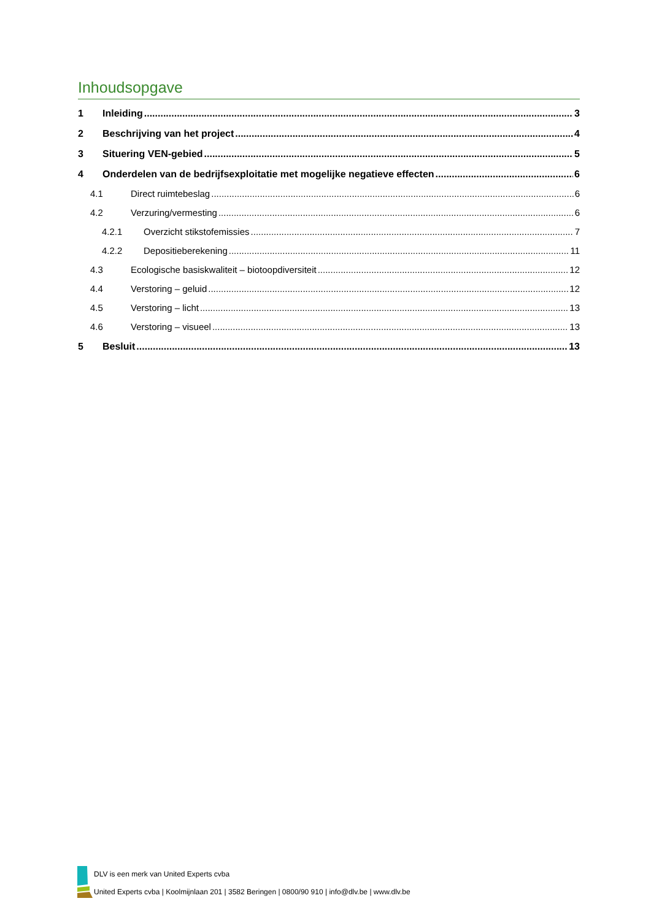Inhoudsopgave
1 Inleiding 3
2 Beschrijving van het project 4
3 Situering VEN-gebied 5
4 Onderdelen van de bedrijfsexploitatie met mogelijke negatieve effecten 6
4.1 Direct ruimtebeslag 6
4.2 Verzuring/vermesting 6
4.2.1 Overzicht stikstofemissies 7
4.2.2 Depositieberekening 11
4.3 Ecologische basiskwaliteit – biotoopdiversiteit 12
4.4 Verstoring – geluid 12
4.5 Verstoring – licht 13
4.6 Verstoring – visueel 13
5 Besluit 13
DLV is een merk van United Experts cvba
United Experts cvba | Koolmijnlaan 201 | 3582 Beringen | 0800/90 910 | info@dlv.be | www.dlv.be